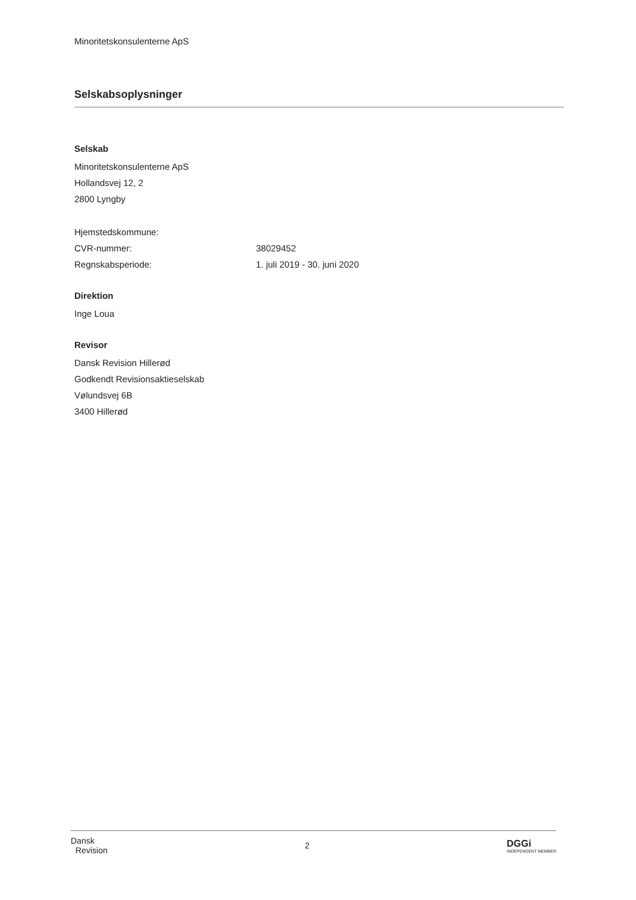Minoritetskonsulenterne ApS
Selskabsoplysninger
Selskab
Minoritetskonsulenterne ApS
Hollandsvej 12, 2
2800 Lyngby
Hjemstedskommune:
CVR-nummer: 38029452
Regnskabsperiode: 1. juli 2019 - 30. juni 2020
Direktion
Inge Loua
Revisor
Dansk Revision Hillerød
Godkendt Revisionsaktieselskab
Vølundsvej 6B
3400 Hillerød
Dansk
Revision
2
DGGi
INDEPENDENT MEMBER